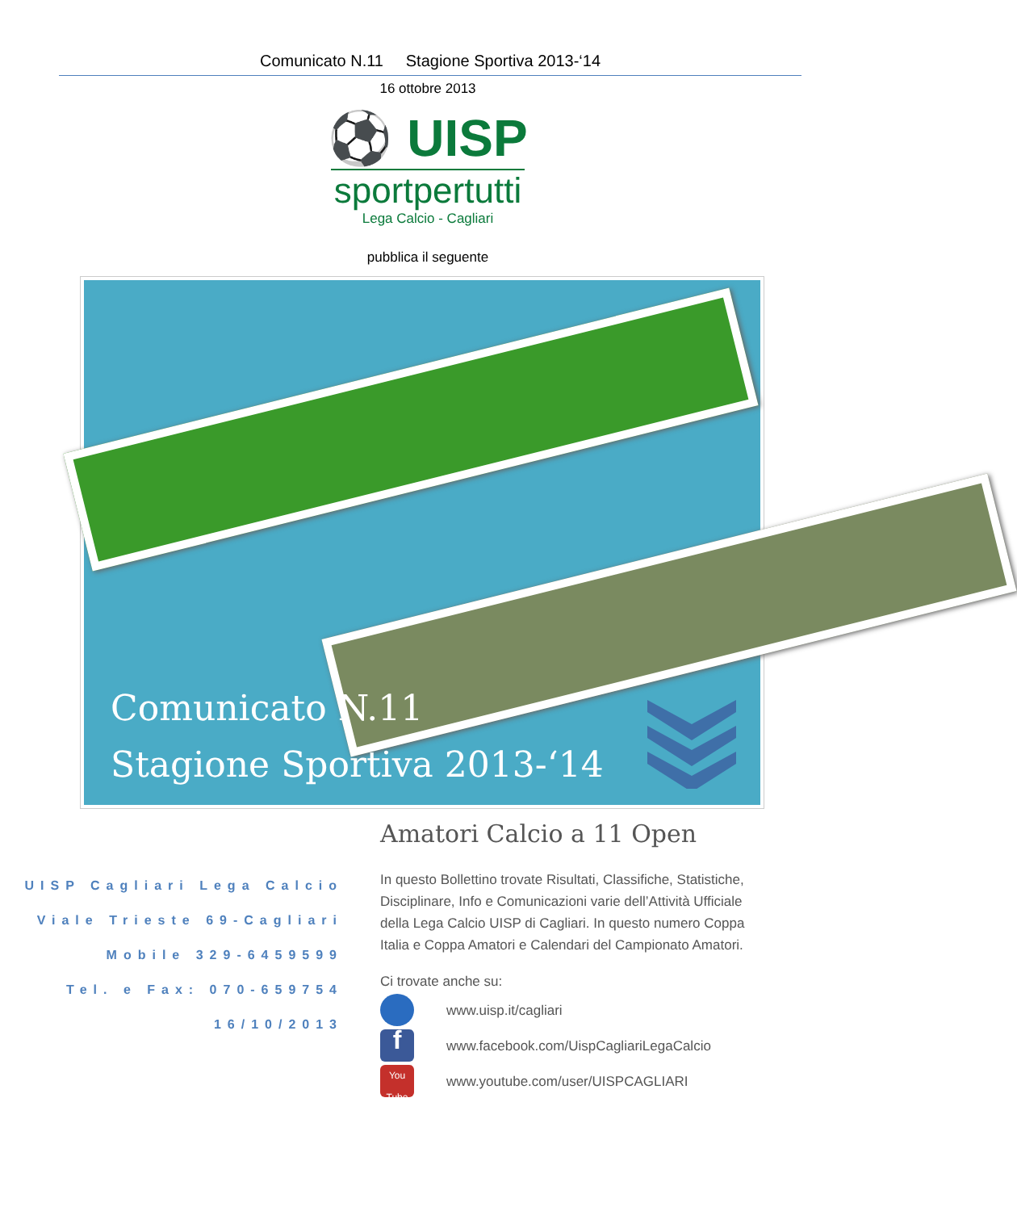Comunicato N.11 Stagione Sportiva 2013-‘14
16 ottobre 2013
⚽ UISP
sportpertutti
Lega Calcio - Cagliari
pubblica il seguente
Comunicato N.11
Stagione Sportiva 2013-‘14
UISP Cagliari Lega Calcio
Viale Trieste 69-Cagliari
Mobile 329-6459599
Tel. e Fax: 070-659754
16/10/2013
Amatori Calcio a 11 Open
In questo Bollettino trovate Risultati, Classifiche, Statistiche, Disciplinare, Info e Comunicazioni varie dell’Attività Ufficiale della Lega Calcio UISP di Cagliari. In questo numero Coppa Italia e Coppa Amatori e Calendari del Campionato Amatori.
Ci trovate anche su:
www.uisp.it/cagliari
f
www.facebook.com/UispCagliariLegaCalcio
You Tube
www.youtube.com/user/UISPCAGLIARI